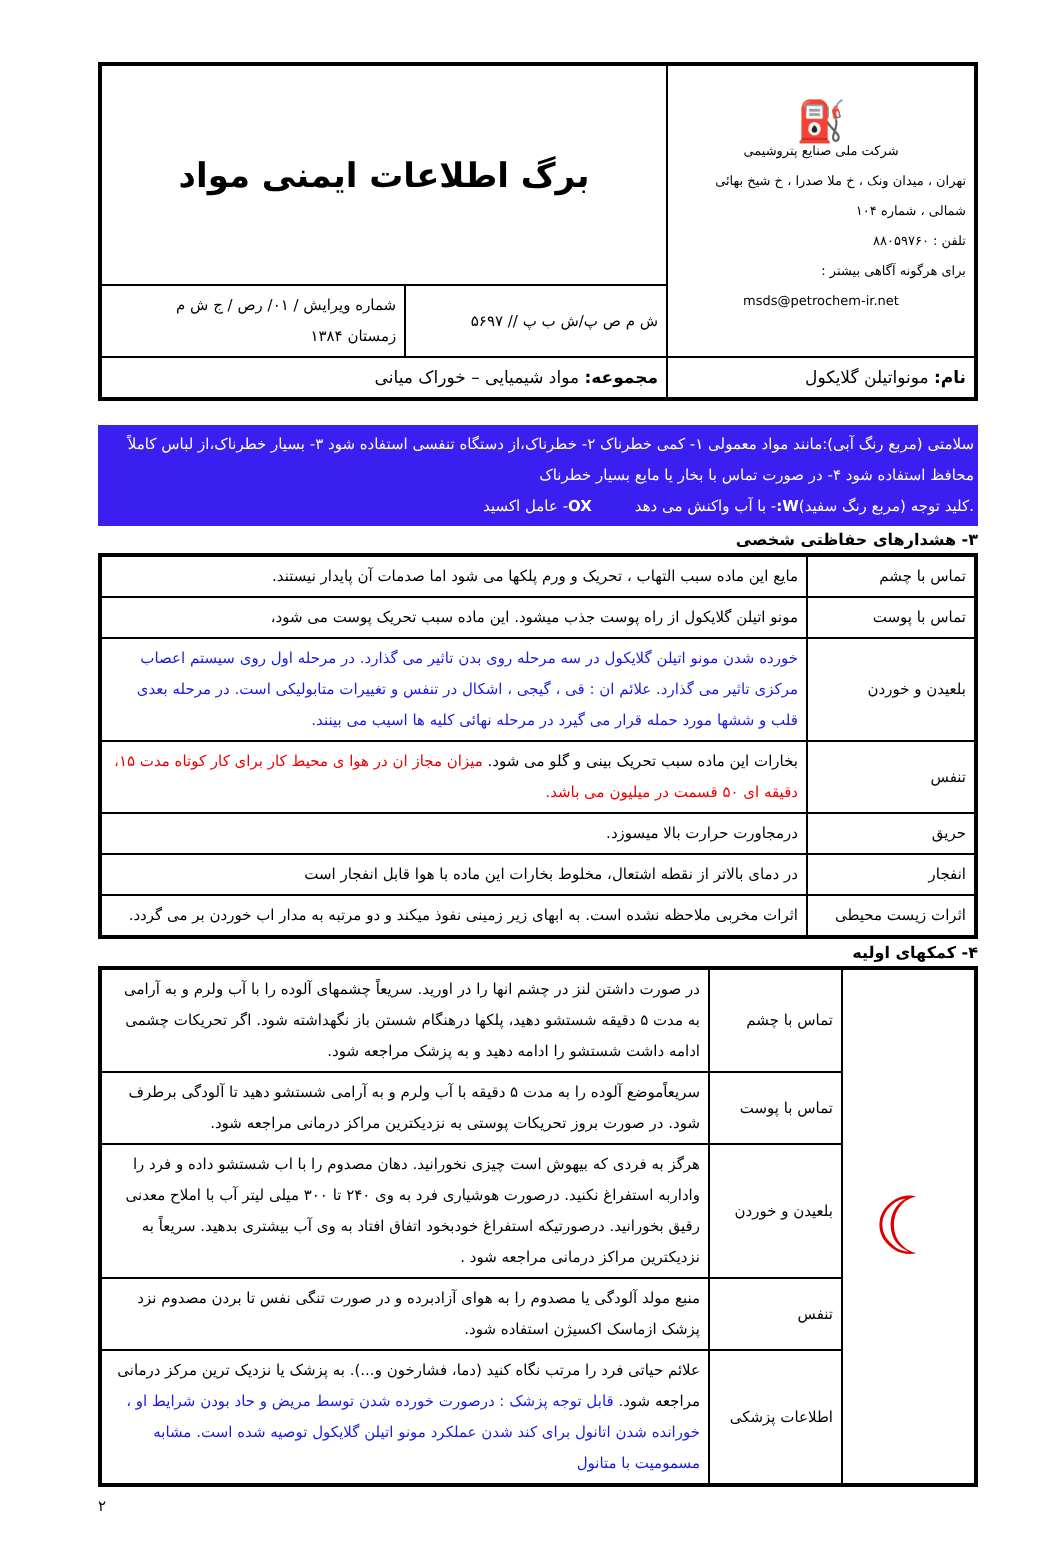| ⛽ شرکت ملی صنایع پتروشیمی تهران ، میدان ونک ، خ ملا صدرا ، خ شیخ بهائی شمالی ، شماره ۱۰۴ تلفن : ۸۸۰۵۹۷۶۰ برای هرگونه آگاهی بیشتر : msds@petrochem-ir.net | برگ اطلاعات ایمنی مواد | |
| | ش م ص پ/ش ب پ // ۵۶۹۷ | شماره ویرایش / ۰۱/ رص / ج ش م زمستان ۱۳۸۴ |
| نام: مونواتیلن گلایکول | مجموعه: مواد شیمیایی – خوراک میانی | |
سلامتی (مربع رنگ آبی):مانند مواد معمولی ۱- کمی خطرناک ۲- خطرناک،از دستگاه تنفسی استفاده شود ۳- بسیار خطرناک،از لباس کاملاً محافظ استفاده شود ۴- در صورت تماس با بخار یا مایع بسیار خطرناک
.کلید توجه (مربع رنگ سفید)W:- با آب واکنش می دهد OX- عامل اکسید
۳- هشدارهای حفاظتی شخصی
| تماس با چشم | مایع این ماده سبب التهاب ، تحریک و ورم پلکها می شود اما صدمات آن پایدار نیستند. |
| تماس با پوست | مونو اتیلن گلایکول از راه پوست جذب میشود. این ماده سبب تحریک پوست می شود، |
| بلعیدن و خوردن | خورده شدن مونو اتیلن گلایکول در سه مرحله روی بدن تاثیر می گذارد. در مرحله اول روی سیستم اعصاب مرکزی تاثیر می گذارد. علائم ان : قی ، گیجی ، اشکال در تنفس و تغییرات متابولیکی است. در مرحله بعدی قلب و ششها مورد حمله قرار می گیرد در مرحله نهائی کلیه ها اسیب می بینند. |
| تنفس | بخارات این ماده سبب تحریک بینی و گلو می شود. میزان مجاز ان در هوا ی محیط کار برای کار کوتاه مدت ۱۵، دقیقه ای ۵۰ قسمت در میلیون می باشد. |
| حریق | درمجاورت حرارت بالا میسوزد. |
| انفجار | در دمای بالاتر از نقطه اشتعال، مخلوط بخارات این ماده با هوا قابل انفجار است |
| اثرات زیست محیطی | اثرات مخربی ملاحظه نشده است. به ابهای زیر زمینی نفوذ میکند و دو مرتبه به مدار اب خوردن بر می گردد. |
۴- کمکهای اولیه
| ☾ | تماس با چشم | در صورت داشتن لنز در چشم انها را در اورید. سریعاً چشمهای آلوده را با آب ولرم و به آرامی به مدت ۵ دقیقه شستشو دهید، پلکها درهنگام شستن باز نگهداشته شود. اگر تحریکات چشمی ادامه داشت شستشو را ادامه دهید و به پزشک مراجعه شود. |
| | تماس با پوست | سریعاًموضع آلوده را به مدت ۵ دقیقه با آب ولرم و به آرامی شستشو دهید تا آلودگی برطرف شود. در صورت بروز تحریکات پوستی به نزدیکترین مراکز درمانی مراجعه شود. |
| | بلعیدن و خوردن | هرگز به فردی که بیهوش است چیزی نخورانید. دهان مصدوم را با اب شستشو داده و فرد را واداربه استفراغ نکنید. درصورت هوشیاری فرد به وی ۲۴۰ تا ۳۰۰ میلی لیتر آب با املاح معدنی رقیق بخورانید. درصورتیکه استفراغ خودبخود اتفاق افتاد به وی آب بیشتری بدهید. سریعاً به نزدیکترین مراکز درمانی مراجعه شود . |
| | تنفس | منبع مولد آلودگی یا مصدوم را به هوای آزادبرده و در صورت تنگی نفس تا بردن مصدوم نزد پزشک ازماسک اکسیژن استفاده شود. |
| | اطلاعات پزشکی | علائم حیاتی فرد را مرتب نگاه کنید (دما، فشارخون و...). به پزشک یا نزدیک ترین مرکز درمانی مراجعه شود. قابل توجه پزشک : درصورت خورده شدن توسط مریض و حاد بودن شرایط او ، خورانده شدن اتانول برای کند شدن عملکرد مونو اتیلن گلایکول توصیه شده است. مشابه مسمومیت با متانول |
۲